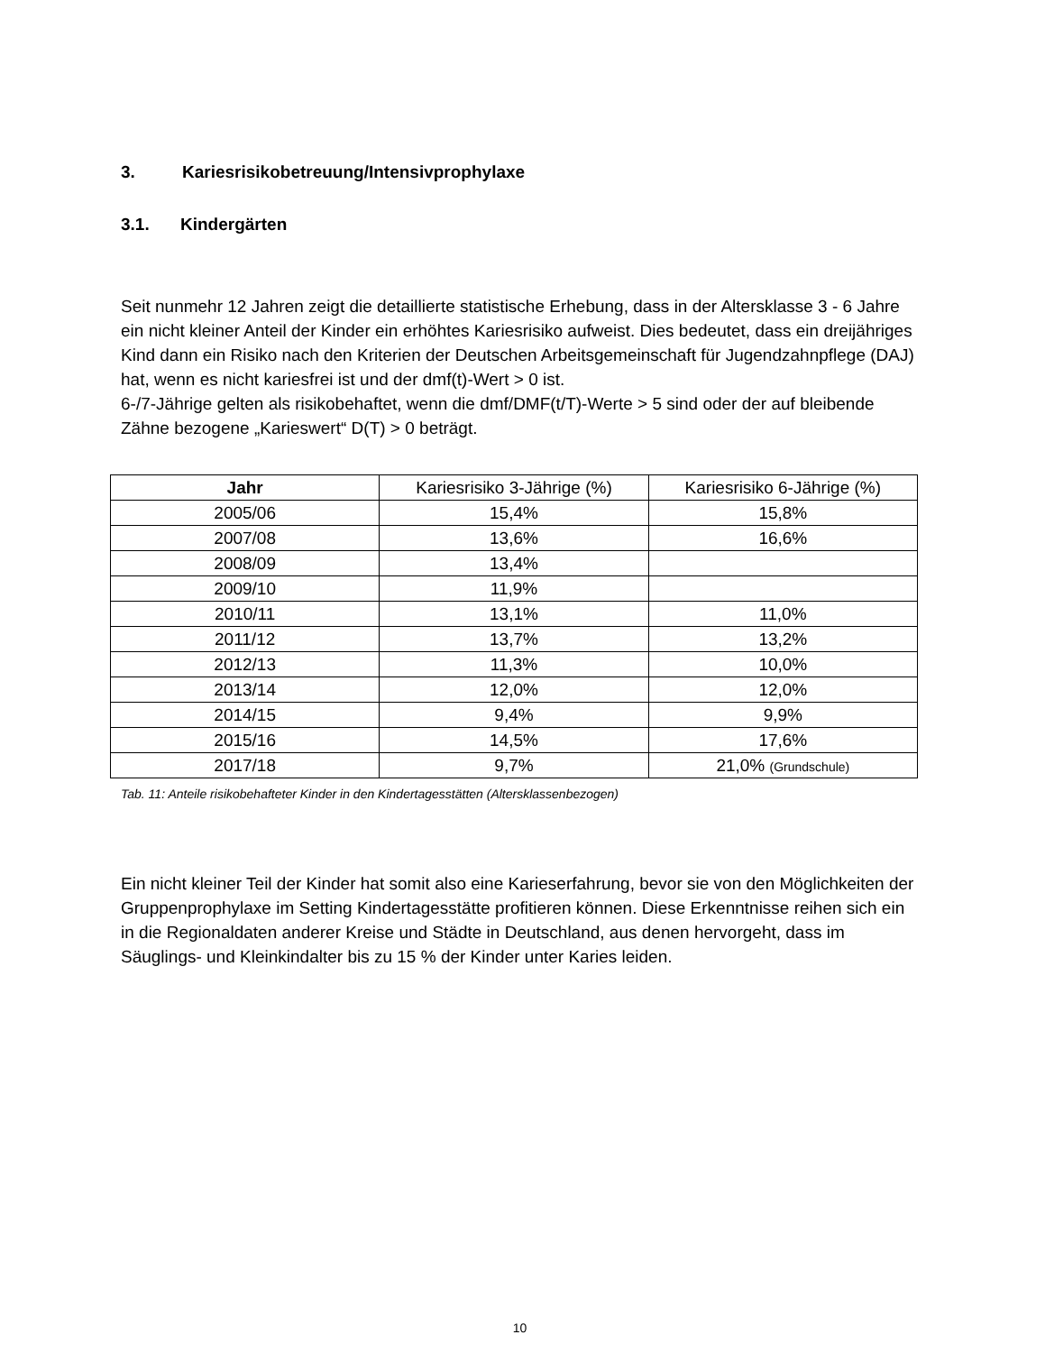3. Kariesrisikobetreuung/Intensivprophylaxe
3.1. Kindergärten
Seit nunmehr 12 Jahren zeigt die detaillierte statistische Erhebung, dass in der Altersklasse 3 - 6 Jahre ein nicht kleiner Anteil der Kinder ein erhöhtes Kariesrisiko aufweist. Dies bedeutet, dass ein dreijähriges Kind dann ein Risiko nach den Kriterien der Deutschen Arbeitsgemeinschaft für Jugendzahnpflege (DAJ) hat, wenn es nicht kariesfrei ist und der dmf(t)-Wert > 0 ist.
6-/7-Jährige gelten als risikobehaftet, wenn die dmf/DMF(t/T)-Werte > 5 sind oder der auf bleibende Zähne bezogene „Karieswert“ D(T) > 0 beträgt.
| Jahr | Kariesrisiko 3-Jährige (%) | Kariesrisiko 6-Jährige (%) |
| --- | --- | --- |
| 2005/06 | 15,4% | 15,8% |
| 2007/08 | 13,6% | 16,6% |
| 2008/09 | 13,4% | |
| 2009/10 | 11,9% | |
| 2010/11 | 13,1% | 11,0% |
| 2011/12 | 13,7% | 13,2% |
| 2012/13 | 11,3% | 10,0% |
| 2013/14 | 12,0% | 12,0% |
| 2014/15 | 9,4% | 9,9% |
| 2015/16 | 14,5% | 17,6% |
| 2017/18 | 9,7% | 21,0% (Grundschule) |
Tab. 11: Anteile risikobehafteter Kinder in den Kindertagesstätten (Altersklassenbezogen)
Ein nicht kleiner Teil der Kinder hat somit also eine Karieserfahrung, bevor sie von den Möglichkeiten der Gruppenprophylaxe im Setting Kindertagesstätte profitieren können. Diese Erkenntnisse reihen sich ein in die Regionaldaten anderer Kreise und Städte in Deutschland, aus denen hervorgeht, dass im Säuglings- und Kleinkindalter bis zu 15 % der Kinder unter Karies leiden.
10